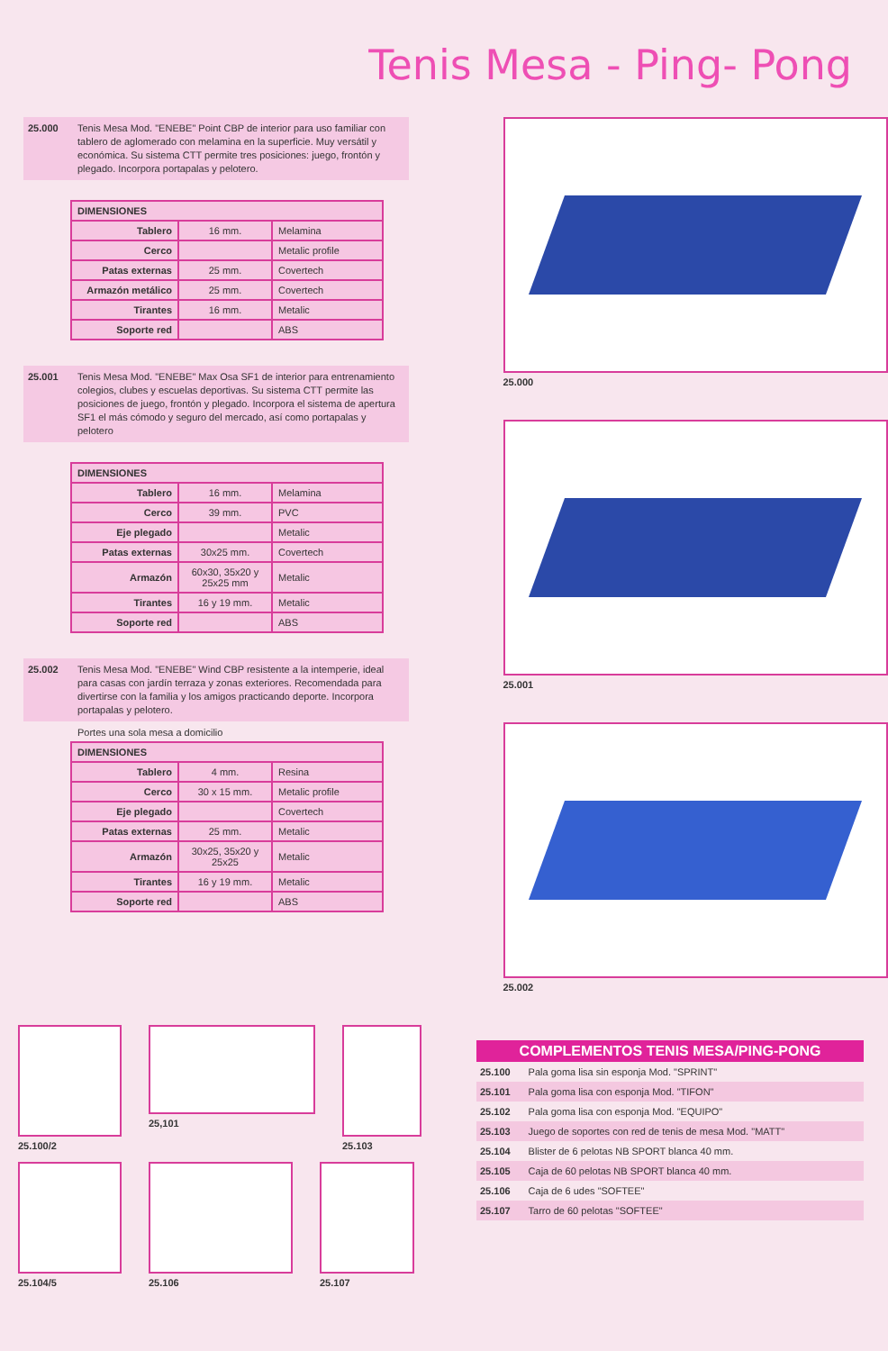Tenis Mesa - Ping- Pong
25.000 Tenis Mesa Mod. "ENEBE" Point CBP de interior para uso familiar con tablero de aglomerado con melamina en la superficie. Muy versátil y económica. Su sistema CTT permite tres posiciones: juego, frontón y plegado. Incorpora portapalas y pelotero.
| DIMENSIONES | | |
| --- | --- | --- |
| Tablero | 16 mm. | Melamina |
| Cerco | | Metalic profile |
| Patas externas | 25 mm. | Covertech |
| Armazón metálico | 25 mm. | Covertech |
| Tirantes | 16 mm. | Metalic |
| Soporte red | | ABS |
25.001 Tenis Mesa Mod. "ENEBE" Max Osa SF1 de interior para entrenamiento colegios, clubes y escuelas deportivas. Su sistema CTT permite las posiciones de juego, frontón y plegado. Incorpora el sistema de apertura SF1 el más cómodo y seguro del mercado, así como portapalas y pelotero
| DIMENSIONES | | |
| --- | --- | --- |
| Tablero | 16 mm. | Melamina |
| Cerco | 39 mm. | PVC |
| Eje plegado | | Metalic |
| Patas externas | 30x25 mm. | Covertech |
| Armazón | 60x30, 35x20 y 25x25 mm | Metalic |
| Tirantes | 16 y 19 mm. | Metalic |
| Soporte red | | ABS |
25.002 Tenis Mesa Mod. "ENEBE" Wind CBP resistente a la intemperie, ideal para casas con jardín terraza y zonas exteriores. Recomendada para divertirse con la familia y los amigos practicando deporte. Incorpora portapalas y pelotero.
Portes una sola mesa a domicilio
| DIMENSIONES | | |
| --- | --- | --- |
| Tablero | 4 mm. | Resina |
| Cerco | 30 x 15 mm. | Metalic profile |
| Eje plegado | | Covertech |
| Patas externas | 25 mm. | Metalic |
| Armazón | 30x25, 35x20 y 25x25 | Metalic |
| Tirantes | 16 y 19 mm. | Metalic |
| Soporte red | | ABS |
25.000
25.001
25.002
25.100/2
25,101
25.103
25.104/5
25.106
25.107
COMPLEMENTOS TENIS MESA/PING-PONG
| 25.100 | Pala goma lisa sin esponja Mod. "SPRINT" |
| 25.101 | Pala goma lisa con esponja Mod. "TIFON" |
| 25.102 | Pala goma lisa con esponja Mod. "EQUIPO" |
| 25.103 | Juego de soportes con red de tenis de mesa Mod. "MATT" |
| 25.104 | Blister de 6 pelotas NB SPORT blanca 40 mm. |
| 25.105 | Caja de 60 pelotas NB SPORT blanca 40 mm. |
| 25.106 | Caja de 6 udes "SOFTEE" |
| 25.107 | Tarro de 60 pelotas "SOFTEE" |